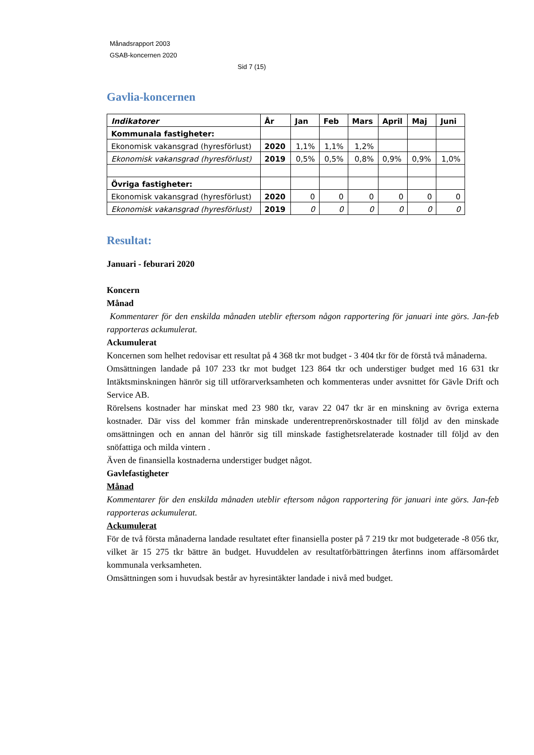Månadsrapport 2003
GSAB-koncernen 2020
Sid 7 (15)
Gavlia-koncernen
| Indikatorer | År | Jan | Feb | Mars | April | Maj | Juni |
| --- | --- | --- | --- | --- | --- | --- | --- |
| Kommunala fastigheter: | | | | | | | |
| Ekonomisk vakansgrad (hyresförlust) | 2020 | 1,1% | 1,1% | 1,2% | | | |
| Ekonomisk vakansgrad (hyresförlust) | 2019 | 0,5% | 0,5% | 0,8% | 0,9% | 0,9% | 1,0% |
| Övriga fastigheter: | | | | | | | |
| Ekonomisk vakansgrad (hyresförlust) | 2020 | 0 | 0 | 0 | 0 | 0 | 0 |
| Ekonomisk vakansgrad (hyresförlust) | 2019 | 0 | 0 | 0 | 0 | 0 | 0 |
Resultat:
Januari - feburari 2020
Koncern
Månad
Kommentarer för den enskilda månaden uteblir eftersom någon rapportering för januari inte görs. Jan-feb rapporteras ackumulerat.
Ackumulerat
Koncernen som helhet redovisar ett resultat på 4 368 tkr mot budget - 3 404 tkr för de förstå två månaderna.
Omsättningen landade på 107 233 tkr mot budget 123 864 tkr och understiger budget med 16 631 tkr Intäktsminskningen hänrör sig till utförarverksamheten och kommenteras under avsnittet för Gävle Drift och Service AB.
Rörelsens kostnader har minskat med 23 980 tkr, varav 22 047 tkr är en minskning av övriga externa kostnader. Där viss del kommer från minskade underentreprenörskostnader till följd av den minskade omsättningen och en annan del hänrör sig till minskade fastighetsrelaterade kostnader till följd av den snöfattiga och milda vintern .
Även de finansiella kostnaderna understiger budget något.
Gavlefastigheter
Månad
Kommentarer för den enskilda månaden uteblir eftersom någon rapportering för januari inte görs. Jan-feb rapporteras ackumulerat.
Ackumulerat
För de två första månaderna landade resultatet efter finansiella poster på 7 219 tkr mot budgeterade -8 056 tkr, vilket är 15 275 tkr bättre än budget. Huvuddelen av resultatförbättringen återfinns inom affärsomårdet kommunala verksamheten.
Omsättningen som i huvudsak består av hyresintäkter landade i nivå med budget.